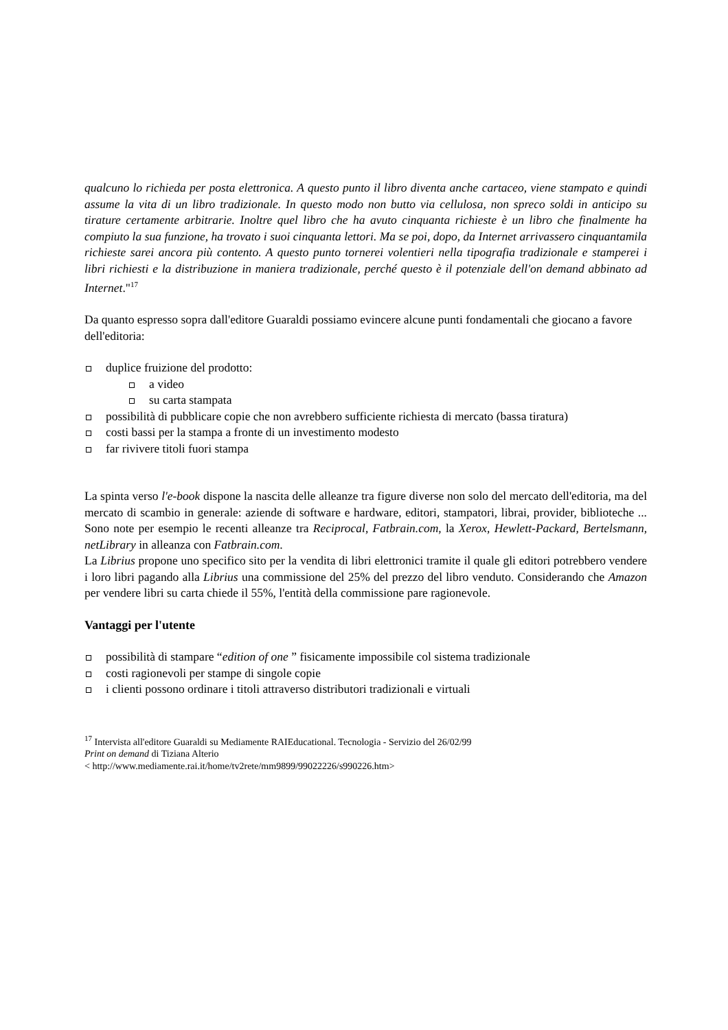qualcuno lo richieda per posta elettronica. A questo punto il libro diventa anche cartaceo, viene stampato e quindi assume la vita di un libro tradizionale. In questo modo non butto via cellulosa, non spreco soldi in anticipo su tirature certamente arbitrarie. Inoltre quel libro che ha avuto cinquanta richieste è un libro che finalmente ha compiuto la sua funzione, ha trovato i suoi cinquanta lettori. Ma se poi, dopo, da Internet arrivassero cinquantamila richieste sarei ancora più contento. A questo punto tornerei volentieri nella tipografia tradizionale e stamperei i libri richiesti e la distribuzione in maniera tradizionale, perché questo è il potenziale dell'on demand abbinato ad Internet."<sup>17</sup>
Da quanto espresso sopra dall'editore Guaraldi possiamo evincere alcune punti fondamentali che giocano a favore dell'editoria:
duplice fruizione del prodotto:
a video
su carta stampata
possibilità di pubblicare copie che non avrebbero sufficiente richiesta di mercato (bassa tiratura)
costi bassi per la stampa a fronte di un investimento modesto
far rivivere titoli fuori stampa
La spinta verso l'e-book dispone la nascita delle alleanze tra figure diverse non solo del mercato dell'editoria, ma del mercato di scambio in generale: aziende di software e hardware, editori, stampatori, librai, provider, biblioteche ... Sono note per esempio le recenti alleanze tra Reciprocal, Fatbrain.com, la Xerox, Hewlett-Packard, Bertelsmann, netLibrary in alleanza con Fatbrain.com.
La Librius propone uno specifico sito per la vendita di libri elettronici tramite il quale gli editori potrebbero vendere i loro libri pagando alla Librius una commissione del 25% del prezzo del libro venduto. Considerando che Amazon per vendere libri su carta chiede il 55%, l'entità della commissione pare ragionevole.
Vantaggi per l'utente
possibilità di stampare “edition of one ” fisicamente impossibile col sistema tradizionale
costi ragionevoli per stampe di singole copie
i clienti possono ordinare i titoli attraverso distributori tradizionali e virtuali
<sup>17</sup> Intervista all'editore Guaraldi su Mediamente RAIEducational. Tecnologia - Servizio del 26/02/99
Print on demand di Tiziana Alterio
< http://www.mediamente.rai.it/home/tv2rete/mm9899/99022226/s990226.htm>